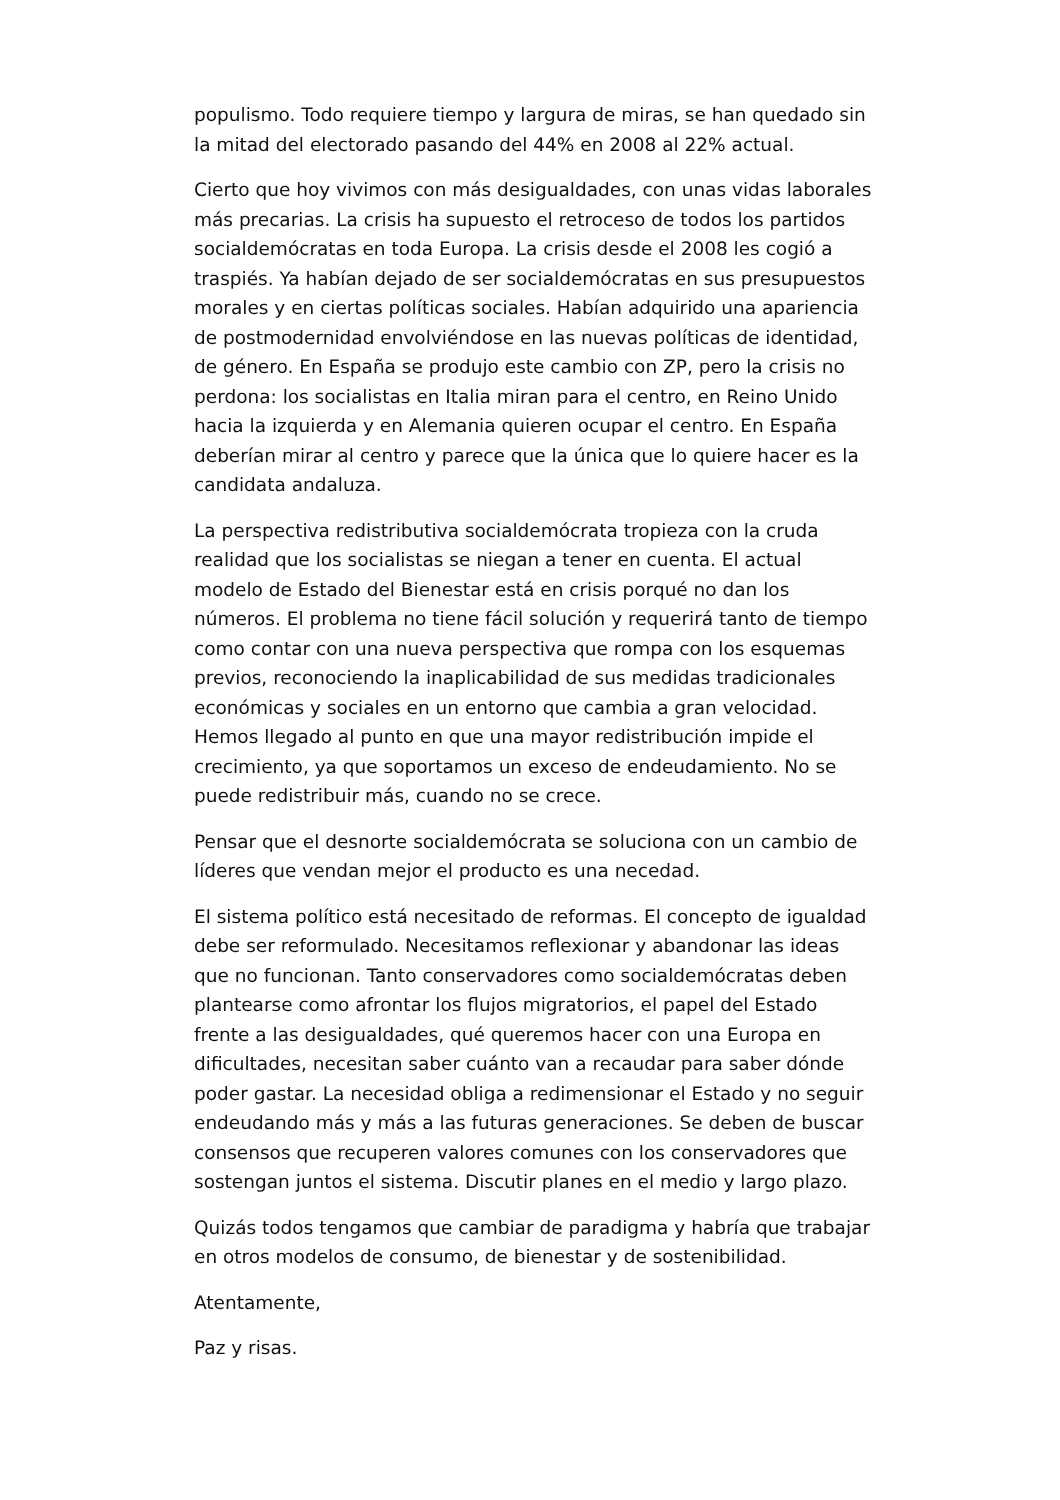populismo. Todo requiere tiempo y largura de miras, se han quedado sin la mitad del electorado pasando del 44% en 2008 al 22% actual.
Cierto que hoy vivimos con más desigualdades, con unas vidas laborales más precarias. La crisis ha supuesto el retroceso de todos los partidos socialdemócratas en toda Europa. La crisis desde el 2008 les cogió a traspiés. Ya habían dejado de ser socialdemócratas en sus presupuestos morales y en ciertas políticas sociales. Habían adquirido una apariencia de postmodernidad envolviéndose en las nuevas políticas de identidad, de género. En España se produjo este cambio con ZP, pero la crisis no perdona: los socialistas en Italia miran para el centro, en Reino Unido hacia la izquierda y en Alemania quieren ocupar el centro. En España deberían mirar al centro y parece que la única que lo quiere hacer es la candidata andaluza.
La perspectiva redistributiva socialdemócrata tropieza con la cruda realidad que los socialistas se niegan a tener en cuenta. El actual modelo de Estado del Bienestar está en crisis porqué no dan los números. El problema no tiene fácil solución y requerirá tanto de tiempo como contar con una nueva perspectiva que rompa con los esquemas previos, reconociendo la inaplicabilidad de sus medidas tradicionales económicas y sociales en un entorno que cambia a gran velocidad. Hemos llegado al punto en que una mayor redistribución impide el crecimiento, ya que soportamos un exceso de endeudamiento. No se puede redistribuir más, cuando no se crece.
Pensar que el desnorte socialdemócrata se soluciona con un cambio de líderes que vendan mejor el producto es una necedad.
El sistema político está necesitado de reformas. El concepto de igualdad debe ser reformulado. Necesitamos reflexionar y abandonar las ideas que no funcionan. Tanto conservadores como socialdemócratas deben plantearse como afrontar los flujos migratorios, el papel del Estado frente a las desigualdades, qué queremos hacer con una Europa en dificultades, necesitan saber cuánto van a recaudar para saber dónde poder gastar. La necesidad obliga a redimensionar el Estado y no seguir endeudando más y más a las futuras generaciones. Se deben de buscar consensos que recuperen valores comunes con los conservadores que sostengan juntos el sistema. Discutir planes en el medio y largo plazo.
Quizás todos tengamos que cambiar de paradigma y habría que trabajar en otros modelos de consumo, de bienestar y de sostenibilidad.
Atentamente,
Paz y risas.